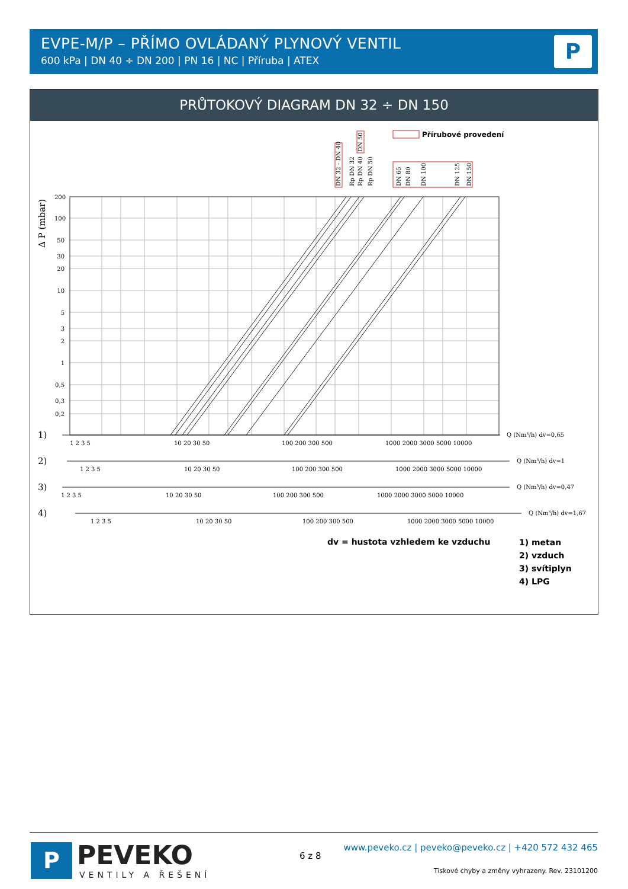EVPE-M/P – PŘÍMO OVLÁDANÝ PLYNOVÝ VENTIL
600 kPa | DN 40 ÷ DN 200 | PN 16 | NC | Příruba | ATEX
P
PRŮTOKOVÝ DIAGRAM DN 32 ÷ DN 150
Přírubové provedení
DN 32 - DN 40
Rp DN 32
Rp DN 40
DN 50
Rp DN 50
DN 65
DN 80
DN 100
DN 125
DN 150
Δ P (mbar)
200
100
50
30
20
10
5
3
2
1
0,5
0,3
0,2
1)
2)
3)
4)
1 2 3 5
10 20 30 50
100 200 300 500
1000 2000 3000 5000 10000
Q (Nm³/h) dv=0,65
1 2 3 5
10 20 30 50
100 200 300 500
1000 2000 3000 5000 10000
Q (Nm³/h) dv=1
1 2 3 5
10 20 30 50
100 200 300 500
1000 2000 3000 5000 10000
Q (Nm³/h) dv=0,47
1 2 3 5
10 20 30 50
100 200 300 500
1000 2000 3000 5000 10000
Q (Nm³/h) dv=1,67
dv = hustota vzhledem ke vzduchu
1) metan
2) vzduch
3) svítiplyn
4) LPG
P
PEVEKO
VENTILY A ŘEŠENÍ
6 z 8
www.peveko.cz | peveko@peveko.cz | +420 572 432 465
Tiskové chyby a změny vyhrazeny. Rev. 23101200